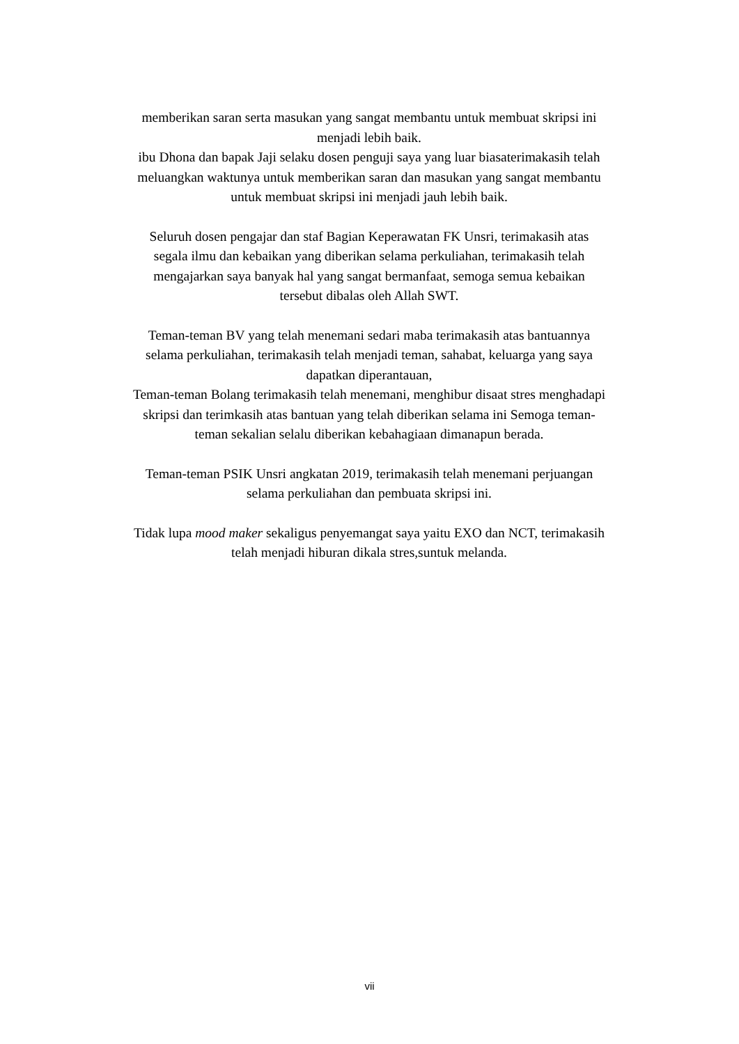memberikan saran serta masukan yang sangat membantu untuk membuat skripsi ini menjadi lebih baik.
ibu Dhona dan bapak Jaji selaku dosen penguji saya yang luar biasaterimakasih telah meluangkan waktunya untuk memberikan saran dan masukan yang sangat membantu untuk membuat skripsi ini menjadi jauh lebih baik.
Seluruh dosen pengajar dan staf Bagian Keperawatan FK Unsri, terimakasih atas segala ilmu dan kebaikan yang diberikan selama perkuliahan, terimakasih telah mengajarkan saya banyak hal yang sangat bermanfaat, semoga semua kebaikan tersebut dibalas oleh Allah SWT.
Teman-teman BV yang telah menemani sedari maba terimakasih atas bantuannya selama perkuliahan, terimakasih telah menjadi teman, sahabat, keluarga yang saya dapatkan diperantauan,
Teman-teman Bolang terimakasih telah menemani, menghibur disaat stres menghadapi skripsi dan terimkasih atas bantuan yang telah diberikan selama ini Semoga teman-teman sekalian selalu diberikan kebahagiaan dimanapun berada.
Teman-teman PSIK Unsri angkatan 2019, terimakasih telah menemani perjuangan selama perkuliahan dan pembuata skripsi ini.
Tidak lupa mood maker sekaligus penyemangat saya yaitu EXO dan NCT, terimakasih telah menjadi hiburan dikala stres,suntuk melanda.
vii